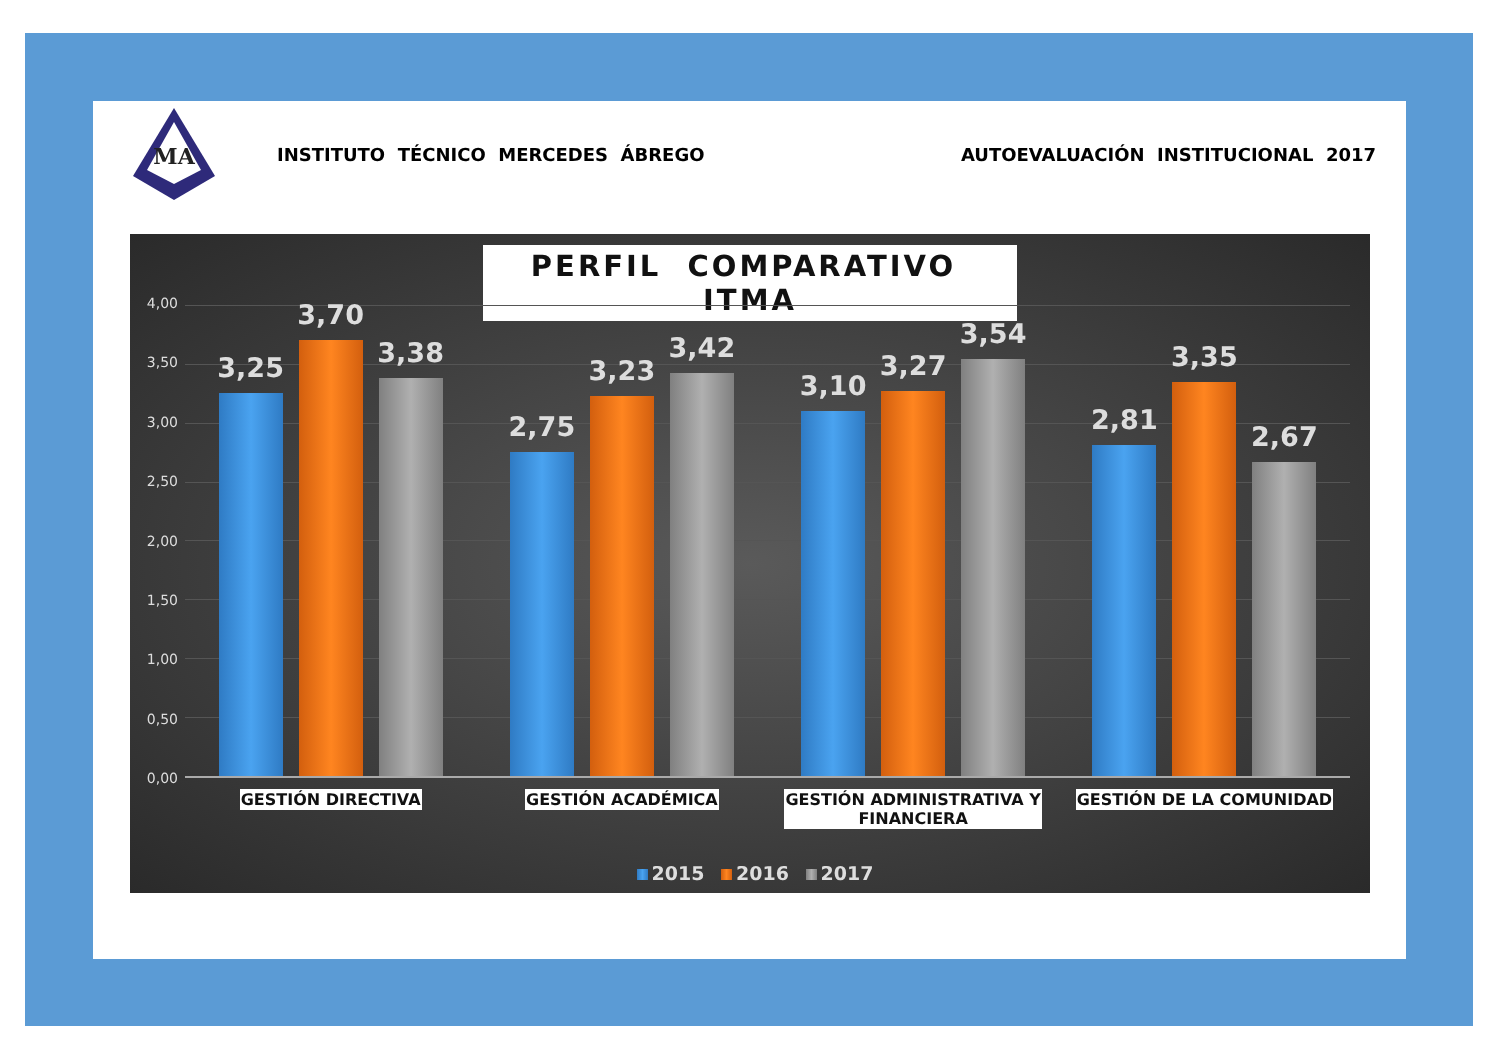MA
INSTITUTO TÉCNICO MERCEDES ÁBREGO
AUTOEVALUACIÓN INSTITUCIONAL 2017
PERFIL COMPARATIVO ITMA
4,00
3,50
3,00
2,50
2,00
1,50
1,00
0,50
0,00
3,25
3,70
3,38
2,75
3,23
3,42
3,10
3,27
3,54
2,81
3,35
2,67
GESTIÓN DIRECTIVA GESTIÓN ACADÉMICA GESTIÓN ADMINISTRATIVA Y
FINANCIERA
GESTIÓN DE LA COMUNIDAD
2015 2016 2017